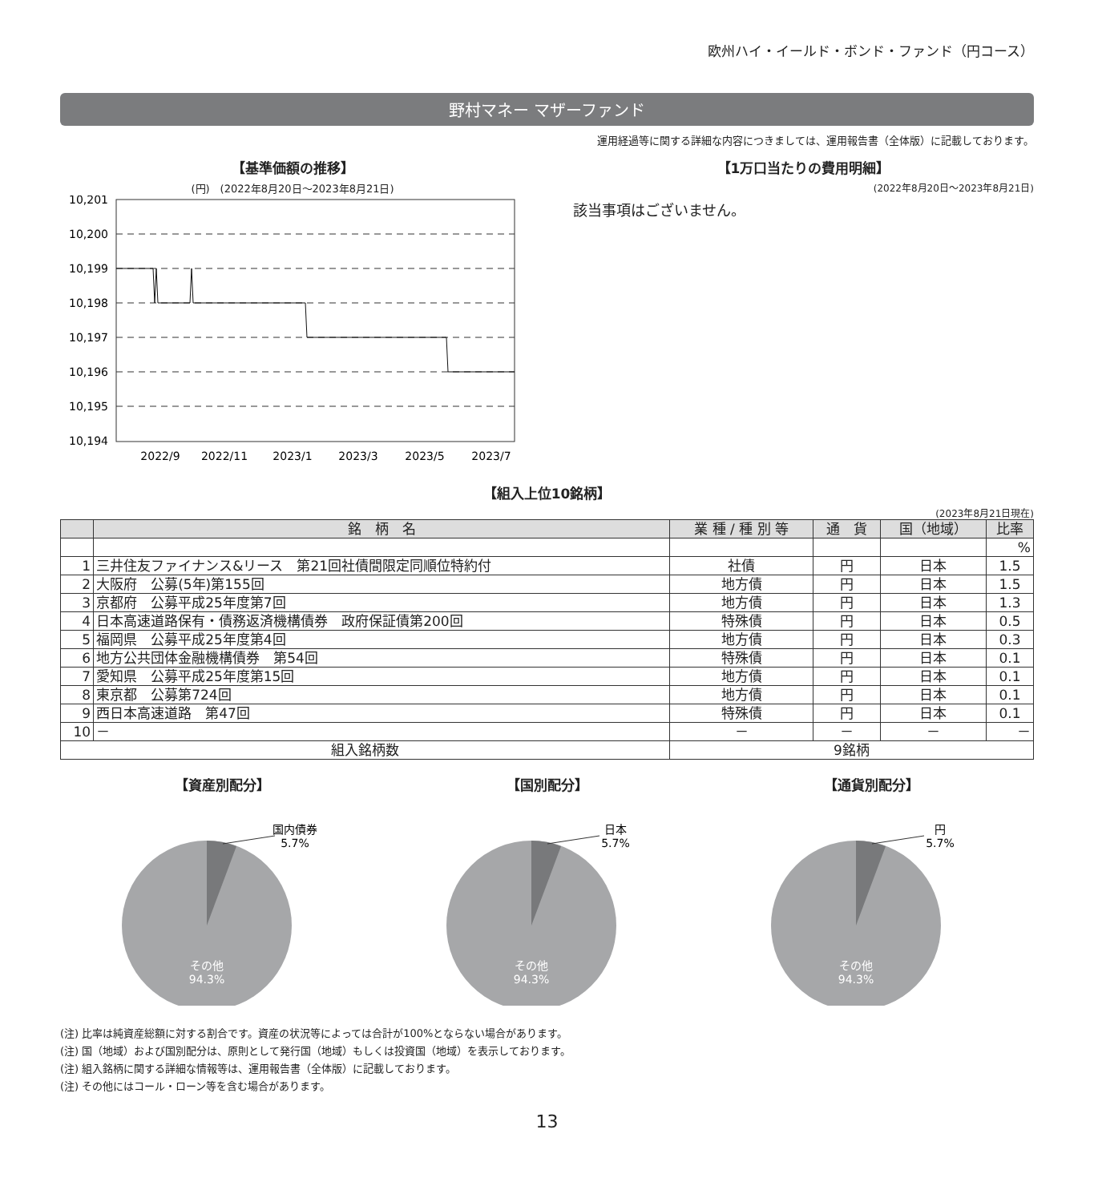欧州ハイ・イールド・ボンド・ファンド（円コース）
野村マネー マザーファンド
運用経過等に関する詳細な内容につきましては、運用報告書（全体版）に記載しております。
【基準価額の推移】
(円)　(2022年8月20日～2023年8月21日)
10,201
10,200
10,199
10,198
10,197
10,196
10,195
10,194
2022/9
2022/11
2023/1
2023/3
2023/5
2023/7
【1万口当たりの費用明細】
(2022年8月20日～2023年8月21日)
該当事項はございません。
【組入上位10銘柄】
(2023年8月21日現在)
| | 銘 柄 名 | 業 種 / 種 別 等 | 通 貨 | 国（地域） | 比率 |
| --- | --- | --- | --- | --- | --- |
| | | | | | % |
| 1 | 三井住友ファイナンス&リース 第21回社債間限定同順位特約付 | 社債 | 円 | 日本 | 1.5 |
| 2 | 大阪府 公募(5年)第155回 | 地方債 | 円 | 日本 | 1.5 |
| 3 | 京都府 公募平成25年度第7回 | 地方債 | 円 | 日本 | 1.3 |
| 4 | 日本高速道路保有・債務返済機構債券 政府保証債第200回 | 特殊債 | 円 | 日本 | 0.5 |
| 5 | 福岡県 公募平成25年度第4回 | 地方債 | 円 | 日本 | 0.3 |
| 6 | 地方公共団体金融機構債券 第54回 | 特殊債 | 円 | 日本 | 0.1 |
| 7 | 愛知県 公募平成25年度第15回 | 地方債 | 円 | 日本 | 0.1 |
| 8 | 東京都 公募第724回 | 地方債 | 円 | 日本 | 0.1 |
| 9 | 西日本高速道路 第47回 | 特殊債 | 円 | 日本 | 0.1 |
| 10 | － | － | － | － | － |
| 組入銘柄数 | | 9銘柄 | | | |
【資産別配分】
国内債券
5.7%
その他
94.3%
【国別配分】
日本
5.7%
その他
94.3%
【通貨別配分】
円
5.7%
その他
94.3%
(注) 比率は純資産総額に対する割合です。資産の状況等によっては合計が100%とならない場合があります。
(注) 国（地域）および国別配分は、原則として発行国（地域）もしくは投資国（地域）を表示しております。
(注) 組入銘柄に関する詳細な情報等は、運用報告書（全体版）に記載しております。
(注) その他にはコール・ローン等を含む場合があります。
13